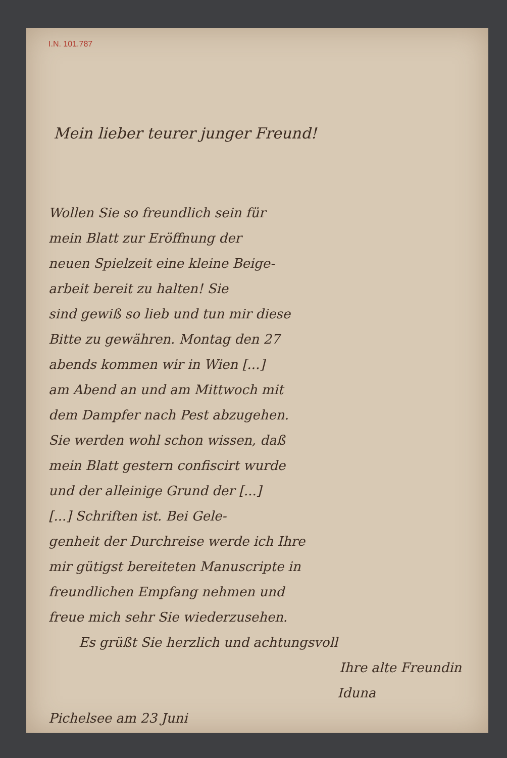I.N. 101.787
Mein lieber teurer junger Freund!
Wollen Sie so freundlich sein für
mein Blatt zur Eröffnung der
neuen Spielzeit eine kleine Beige-
arbeit bereit zu halten! Sie
sind gewiß so lieb und tun mir diese
Bitte zu gewähren. Montag den 27
abends kommen wir in Wien [...]
am Abend an und am Mittwoch mit
dem Dampfer nach Pest abzugehen.
Sie werden wohl schon wissen, daß
mein Blatt gestern confiscirt wurde
und der alleinige Grund der [...]
[...] Schriften ist. Bei Gele-
genheit der Durchreise werde ich Ihre
mir gütigst bereiteten Manuscripte in
freundlichen Empfang nehmen und
freue mich sehr Sie wiederzusehen.
Es grüßt Sie herzlich und achtungsvoll
Ihre alte Freundin
Iduna
Pichelsee am 23 Juni